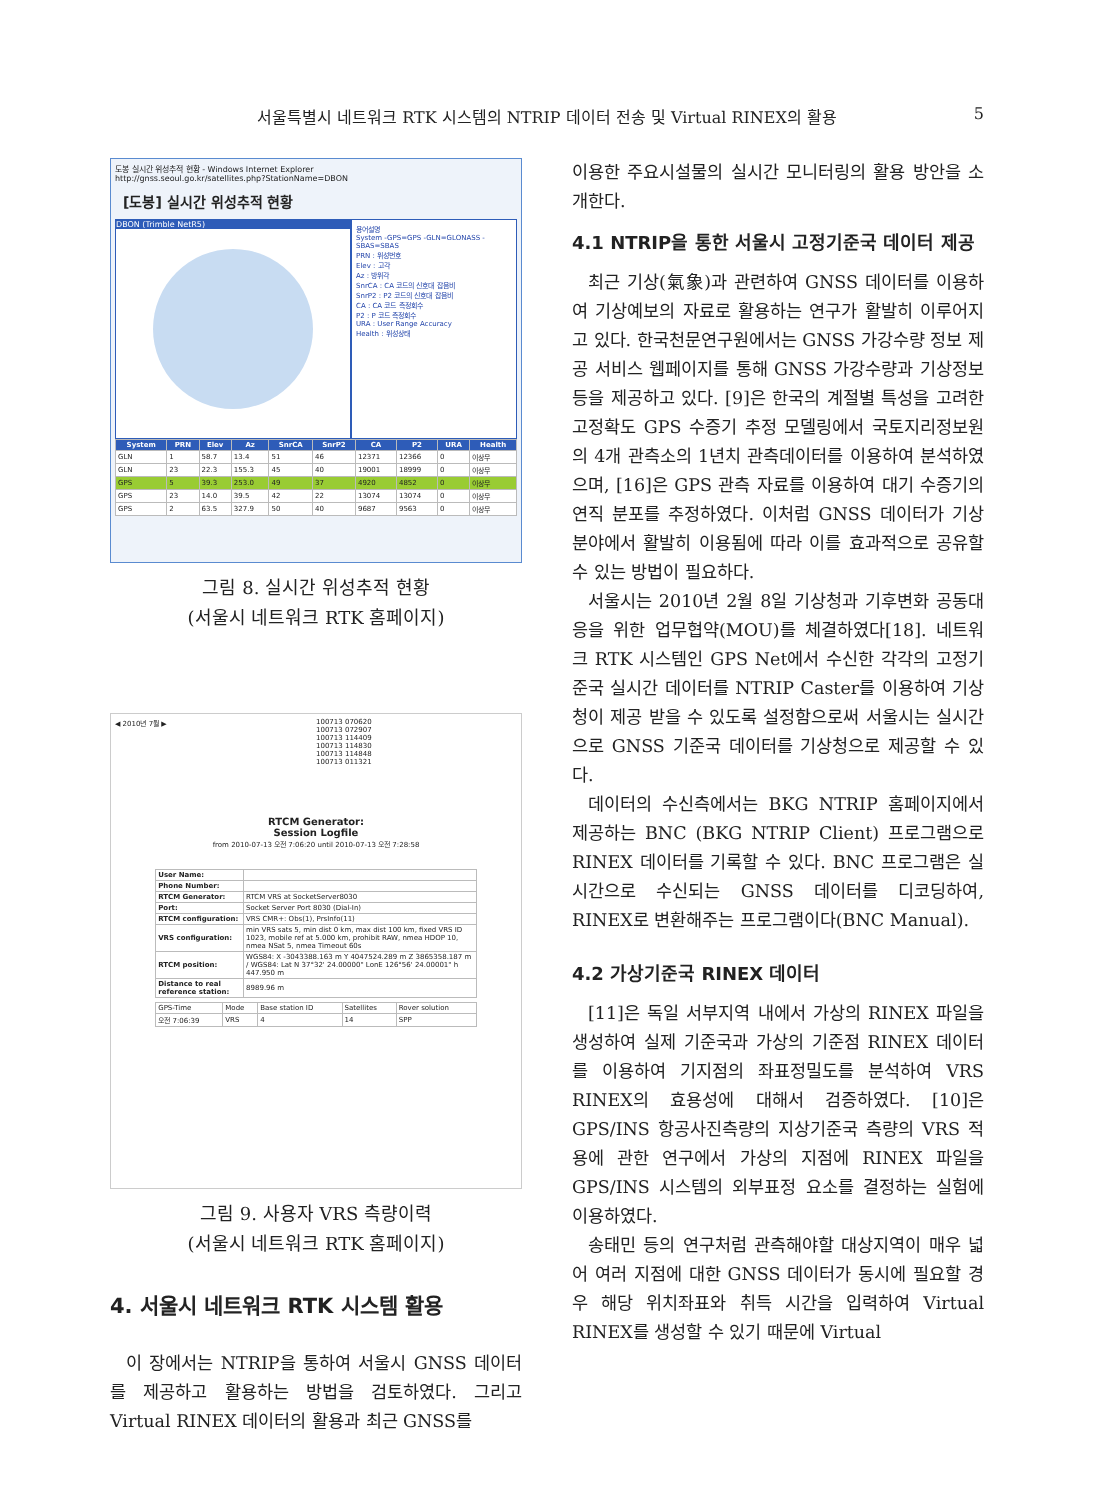서울특별시 네트워크 RTK 시스템의 NTRIP 데이터 전송 및 Virtual RINEX의 활용 5
도봉 실시간 위성추적 현황 - Windows Internet Explorer
http://gnss.seoul.go.kr/satellites.php?StationName=DBON
[도봉] 실시간 위성추적 현황
DBON (Trimble NetR5)
용어설명
System -GPS=GPS -GLN=GLONASS -SBAS=SBAS
PRN : 위성번호
Elev : 고각
Az : 방위각
SnrCA : CA 코드의 신호대 잡음비
SnrP2 : P2 코드의 신호대 잡음비
CA : CA 코드 측정회수
P2 : P 코드 측정회수
URA : User Range Accuracy
Health : 위성상태
| System | PRN | Elev | Az | SnrCA | SnrP2 | CA | P2 | URA | Health |
| --- | --- | --- | --- | --- | --- | --- | --- | --- | --- |
| GLN | 1 | 58.7 | 13.4 | 51 | 46 | 12371 | 12366 | 0 | 이상무 |
| GLN | 23 | 22.3 | 155.3 | 45 | 40 | 19001 | 18999 | 0 | 이상무 |
| GPS | 5 | 39.3 | 253.0 | 49 | 37 | 4920 | 4852 | 0 | 이상무 |
| GPS | 23 | 14.0 | 39.5 | 42 | 22 | 13074 | 13074 | 0 | 이상무 |
| GPS | 2 | 63.5 | 327.9 | 50 | 40 | 9687 | 9563 | 0 | 이상무 |
그림 8. 실시간 위성추적 현황
(서울시 네트워크 RTK 홈페이지)
◀ 2010년 7월 ▶ 100713 070620
100713 072907
100713 114409
100713 114830
100713 114848
100713 011321
RTCM Generator:
Session Logfile
from 2010-07-13 오전 7:06:20 until 2010-07-13 오전 7:28:58
| User Name: | |
| Phone Number: | |
| RTCM Generator: | RTCM VRS at SocketServer8030 |
| Port: | Socket Server Port 8030 (Dial-In) |
| RTCM configuration: | VRS CMR+: Obs(1), PrsInfo(11) |
| VRS configuration: | min VRS sats 5, min dist 0 km, max dist 100 km, fixed VRS ID 1023, mobile ref at 5.000 km, prohibit RAW, nmea HDOP 10, nmea NSat 5, nmea Timeout 60s |
| RTCM position: | WGS84: X -3043388.163 m Y 4047524.289 m Z 3865358.187 m / WGS84: Lat N 37°32' 24.00000" LonE 126°56' 24.00001" h 447.950 m |
| Distance to real reference station: | 8989.96 m |
| GPS-Time | Mode | Base station ID | Satellites | Rover solution |
| 오전 7:06:39 | VRS | 4 | 14 | SPP |
그림 9. 사용자 VRS 측량이력
(서울시 네트워크 RTK 홈페이지)
4. 서울시 네트워크 RTK 시스템 활용
이 장에서는 NTRIP을 통하여 서울시 GNSS 데이터를 제공하고 활용하는 방법을 검토하였다. 그리고 Virtual RINEX 데이터의 활용과 최근 GNSS를
이용한 주요시설물의 실시간 모니터링의 활용 방안을 소개한다.
4.1 NTRIP을 통한 서울시 고정기준국 데이터 제공
최근 기상(氣象)과 관련하여 GNSS 데이터를 이용하여 기상예보의 자료로 활용하는 연구가 활발히 이루어지고 있다. 한국천문연구원에서는 GNSS 가강수량 정보 제공 서비스 웹페이지를 통해 GNSS 가강수량과 기상정보 등을 제공하고 있다. [9]은 한국의 계절별 특성을 고려한 고정확도 GPS 수증기 추정 모델링에서 국토지리정보원의 4개 관측소의 1년치 관측데이터를 이용하여 분석하였으며, [16]은 GPS 관측 자료를 이용하여 대기 수증기의 연직 분포를 추정하였다. 이처럼 GNSS 데이터가 기상 분야에서 활발히 이용됨에 따라 이를 효과적으로 공유할 수 있는 방법이 필요하다.
서울시는 2010년 2월 8일 기상청과 기후변화 공동대응을 위한 업무협약(MOU)를 체결하였다[18]. 네트워크 RTK 시스템인 GPS Net에서 수신한 각각의 고정기준국 실시간 데이터를 NTRIP Caster를 이용하여 기상청이 제공 받을 수 있도록 설정함으로써 서울시는 실시간으로 GNSS 기준국 데이터를 기상청으로 제공할 수 있다.
데이터의 수신측에서는 BKG NTRIP 홈페이지에서 제공하는 BNC (BKG NTRIP Client) 프로그램으로 RINEX 데이터를 기록할 수 있다. BNC 프로그램은 실시간으로 수신되는 GNSS 데이터를 디코딩하여, RINEX로 변환해주는 프로그램이다(BNC Manual).
4.2 가상기준국 RINEX 데이터
[11]은 독일 서부지역 내에서 가상의 RINEX 파일을 생성하여 실제 기준국과 가상의 기준점 RINEX 데이터를 이용하여 기지점의 좌표정밀도를 분석하여 VRS RINEX의 효용성에 대해서 검증하였다. [10]은 GPS/INS 항공사진측량의 지상기준국 측량의 VRS 적용에 관한 연구에서 가상의 지점에 RINEX 파일을 GPS/INS 시스템의 외부표정 요소를 결정하는 실험에 이용하였다.
송태민 등의 연구처럼 관측해야할 대상지역이 매우 넓어 여러 지점에 대한 GNSS 데이터가 동시에 필요할 경우 해당 위치좌표와 취득 시간을 입력하여 Virtual RINEX를 생성할 수 있기 때문에 Virtual